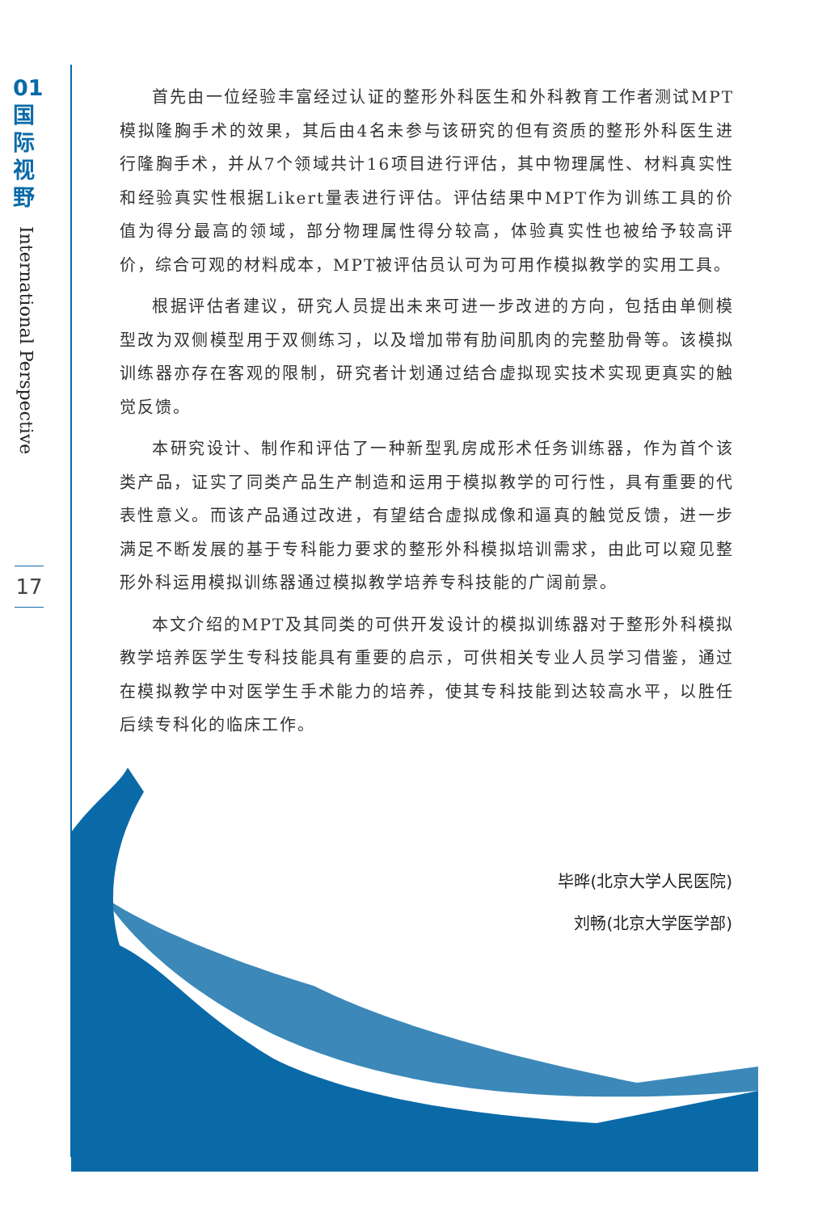01
国
际
视
野
International Perspective
17
首先由一位经验丰富经过认证的整形外科医生和外科教育工作者测试MPT模拟隆胸手术的效果，其后由4名未参与该研究的但有资质的整形外科医生进行隆胸手术，并从7个领域共计16项目进行评估，其中物理属性、材料真实性和经验真实性根据Likert量表进行评估。评估结果中MPT作为训练工具的价值为得分最高的领域，部分物理属性得分较高，体验真实性也被给予较高评价，综合可观的材料成本，MPT被评估员认可为可用作模拟教学的实用工具。
根据评估者建议，研究人员提出未来可进一步改进的方向，包括由单侧模型改为双侧模型用于双侧练习，以及增加带有肋间肌肉的完整肋骨等。该模拟训练器亦存在客观的限制，研究者计划通过结合虚拟现实技术实现更真实的触觉反馈。
本研究设计、制作和评估了一种新型乳房成形术任务训练器，作为首个该类产品，证实了同类产品生产制造和运用于模拟教学的可行性，具有重要的代表性意义。而该产品通过改进，有望结合虚拟成像和逼真的触觉反馈，进一步满足不断发展的基于专科能力要求的整形外科模拟培训需求，由此可以窥见整形外科运用模拟训练器通过模拟教学培养专科技能的广阔前景。
本文介绍的MPT及其同类的可供开发设计的模拟训练器对于整形外科模拟教学培养医学生专科技能具有重要的启示，可供相关专业人员学习借鉴，通过在模拟教学中对医学生手术能力的培养，使其专科技能到达较高水平，以胜任后续专科化的临床工作。
毕晔(北京大学人民医院)
刘畅(北京大学医学部)